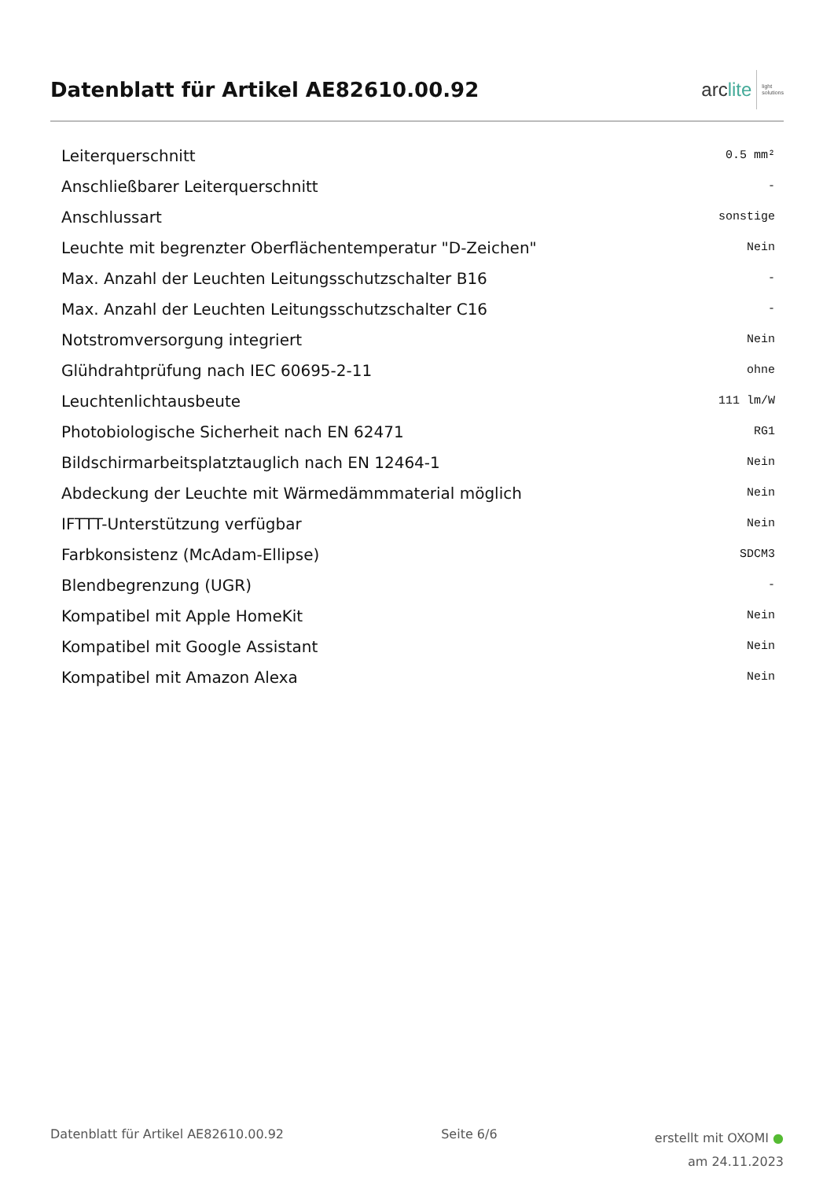Datenblatt für Artikel AE82610.00.92
arc lite
light
solutions
| Leiterquerschnitt | 0.5 mm² |
| Anschließbarer Leiterquerschnitt | - |
| Anschlussart | sonstige |
| Leuchte mit begrenzter Oberflächentemperatur "D-Zeichen" | Nein |
| Max. Anzahl der Leuchten Leitungsschutzschalter B16 | - |
| Max. Anzahl der Leuchten Leitungsschutzschalter C16 | - |
| Notstromversorgung integriert | Nein |
| Glühdrahtprüfung nach IEC 60695-2-11 | ohne |
| Leuchtenlichtausbeute | 111 lm/W |
| Photobiologische Sicherheit nach EN 62471 | RG1 |
| Bildschirmarbeitsplatztauglich nach EN 12464-1 | Nein |
| Abdeckung der Leuchte mit Wärmedämmmaterial möglich | Nein |
| IFTTT-Unterstützung verfügbar | Nein |
| Farbkonsistenz (McAdam-Ellipse) | SDCM3 |
| Blendbegrenzung (UGR) | - |
| Kompatibel mit Apple HomeKit | Nein |
| Kompatibel mit Google Assistant | Nein |
| Kompatibel mit Amazon Alexa | Nein |
Datenblatt für Artikel AE82610.00.92 Seite 6/6 erstellt mit OXOMI ●
am 24.11.2023